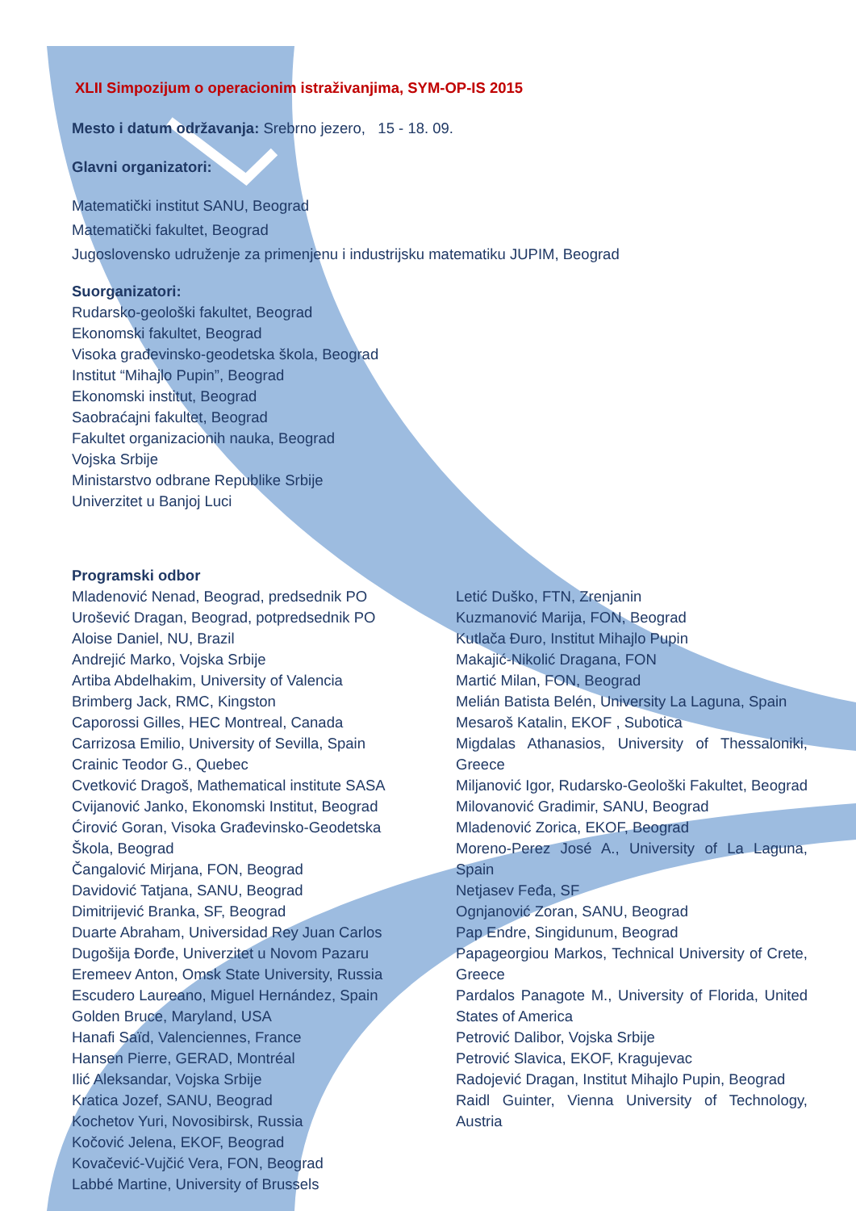XLII Simpozijum o operacionim istraživanjima, SYM-OP-IS 2015
Mesto i datum održavanja: Srebrno jezero, 15 - 18. 09.
Glavni organizatori:
Matematički institut SANU, Beograd
Matematički fakultet, Beograd
Jugoslovensko udruženje za primenjenu i industrijsku matematiku JUPIM, Beograd
Suorganizatori:
Rudarsko-geološki fakultet, Beograd
Ekonomski fakultet, Beograd
Visoka građevinsko-geodetska škola, Beograd
Institut “Mihajlo Pupin”, Beograd
Ekonomski institut, Beograd
Saobraćajni fakultet, Beograd
Fakultet organizacionih nauka, Beograd
Vojska Srbije
Ministarstvo odbrane Republike Srbije
Univerzitet u Banjoj Luci
Programski odbor
Mladenović Nenad, Beograd, predsednik PO
Urošević Dragan, Beograd, potpredsednik PO
Aloise Daniel, NU, Brazil
Andrejić Marko, Vojska Srbije
Artiba Abdelhakim, University of Valencia
Brimberg Jack, RMC, Kingston
Caporossi Gilles, HEC Montreal, Canada
Carrizosa Emilio, University of Sevilla, Spain
Crainic Teodor G., Quebec
Cvetković Dragoš, Mathematical institute SASA
Cvijanović Janko, Ekonomski Institut, Beograd
Ćirović Goran, Visoka Građevinsko-Geodetska Škola, Beograd
Čangalović Mirjana, FON, Beograd
Davidović Tatjana, SANU, Beograd
Dimitrijević Branka, SF, Beograd
Duarte Abraham, Universidad Rey Juan Carlos
Dugošija Đorđe, Univerzitet u Novom Pazaru
Eremeev Anton, Omsk State University, Russia
Escudero Laureano, Miguel Hernández, Spain
Golden Bruce, Maryland, USA
Hanafi Saïd, Valenciennes, France
Hansen Pierre, GERAD, Montréal
Ilić Aleksandar, Vojska Srbije
Kratica Jozef, SANU, Beograd
Kochetov Yuri, Novosibirsk, Russia
Kočović Jelena, EKOF, Beograd
Kovačević-Vujčić Vera, FON, Beograd
Labbé Martine, University of Brussels
Letić Duško, FTN, Zrenjanin
Kuzmanović Marija, FON, Beograd
Kutlača Đuro, Institut Mihajlo Pupin
Makajić-Nikolić Dragana, FON
Martić Milan, FON, Beograd
Melián Batista Belén, University La Laguna, Spain
Mesaroš Katalin, EKOF , Subotica
Migdalas Athanasios, University of Thessaloniki, Greece
Miljanović Igor, Rudarsko-Geološki Fakultet, Beograd
Milovanović Gradimir, SANU, Beograd
Mladenović Zorica, EKOF, Beograd
Moreno-Perez José A., University of La Laguna, Spain
Netjasev Fеđa, SF
Ognjanović Zoran, SANU, Beograd
Pap Endre, Singidunum, Beograd
Papageorgiou Markos, Technical University of Crete, Greece
Pardalos Panagote M., University of Florida, United States of America
Petrović Dalibor, Vojska Srbije
Petrović Slavica, EKOF, Kragujevac
Radojević Dragan, Institut Mihajlo Pupin, Beograd
Raidl Guinter, Vienna University of Technology, Austria